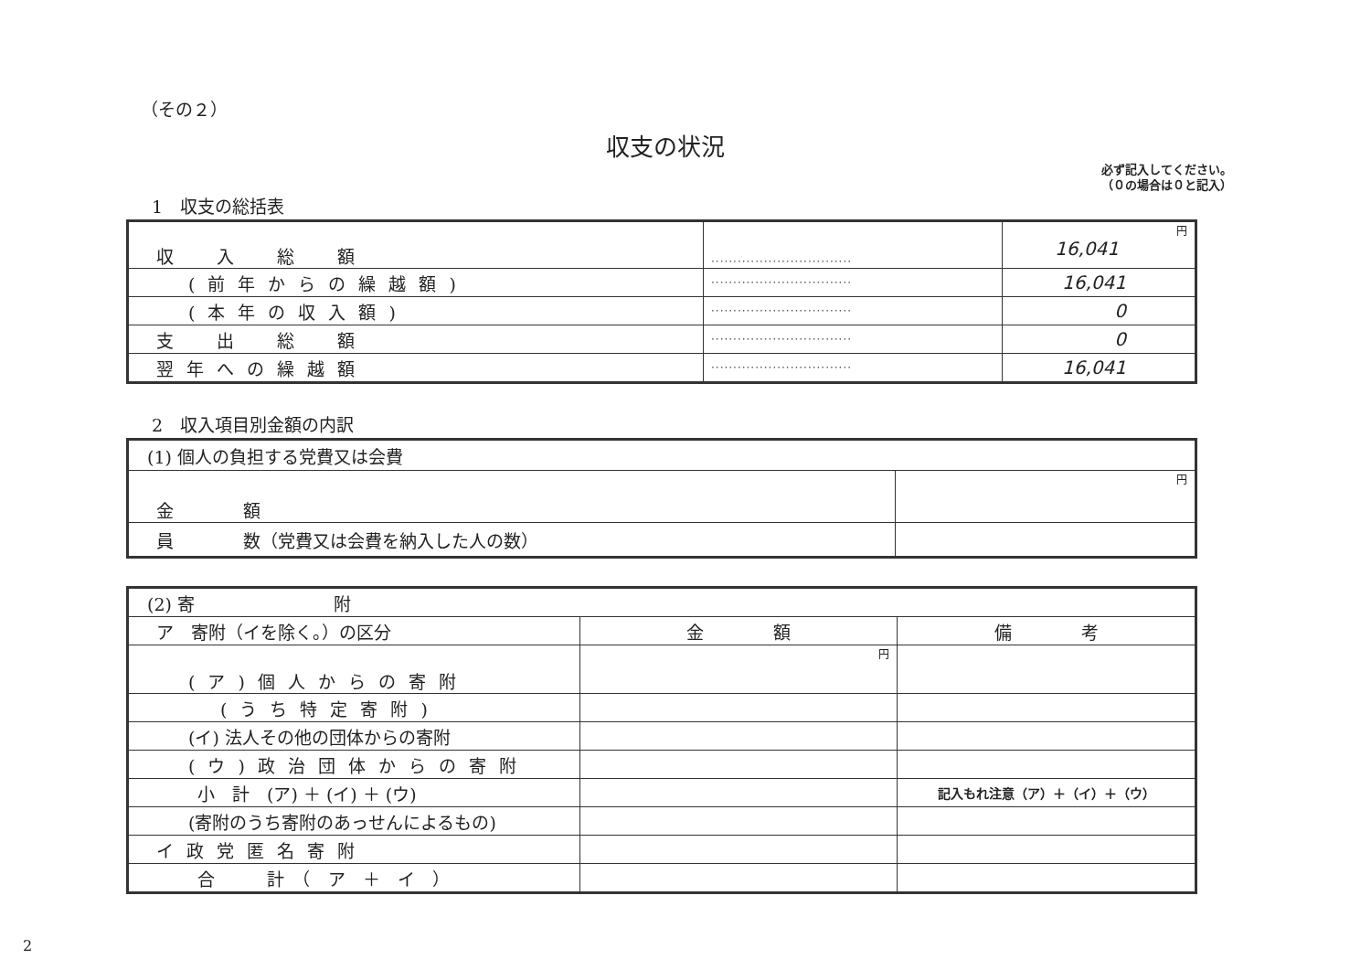（その２）
収支の状況
必ず記入してください。
（０の場合は０と記入）
1　収支の総括表
| 収 入 総 額 | ································ | 円 16,041 |
| (前年からの繰越額) | ································ | 16,041 |
| (本年の収入額) | ································ | 0 |
| 支 出 総 額 | ································ | 0 |
| 翌年への繰越額 | ································ | 16,041 |
2　収入項目別金額の内訳
| (1) 個人の負担する党費又は会費 | |
| 金 額 | 円 |
| 員 数（党費又は会費を納入した人の数） | |
| (2) 寄 附 | | |
| ア 寄附（イを除く。）の区分 | 金 額 | 備 考 |
| (ア)個人からの寄附 | 円 | |
| (うち特定寄附) | | |
| (イ) 法人その他の団体からの寄附 | | |
| (ウ)政治団体からの寄附 | | |
| 小 計 (ア) ＋ (イ) ＋ (ウ) | | 記入もれ注意（ア）＋（イ）＋（ウ） |
| (寄附のうち寄附のあっせんによるもの) | | |
| イ政党匿名寄附 | | |
| 合 計 （ ア ＋ イ ） | | |
2